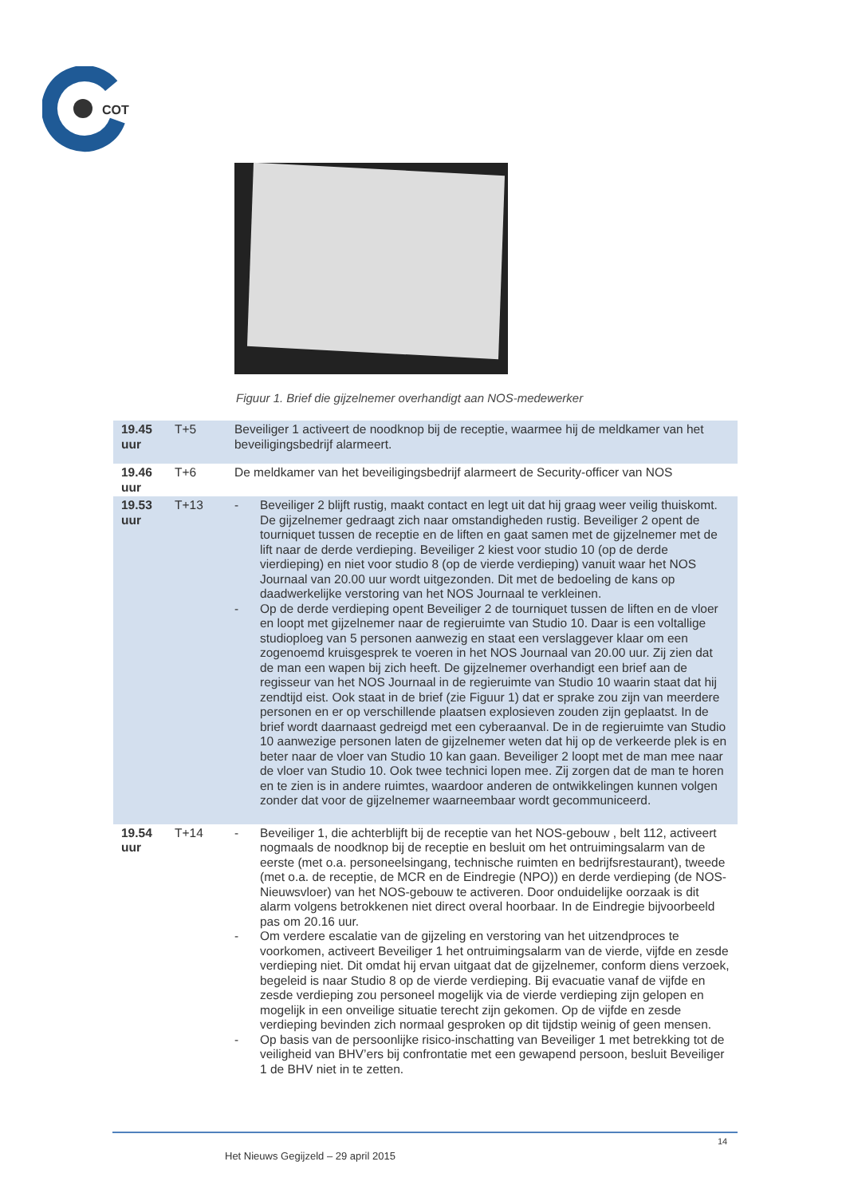COT
Figuur 1. Brief die gijzelnemer overhandigt aan NOS-medewerker
| 19.45 uur | T+5 | Beveiliger 1 activeert de noodknop bij de receptie, waarmee hij de meldkamer van het beveiligingsbedrijf alarmeert. |
| 19.46 uur | T+6 | De meldkamer van het beveiligingsbedrijf alarmeert de Security-officer van NOS |
| 19.53 uur | T+13 | - Beveiliger 2 blijft rustig, maakt contact en legt uit dat hij graag weer veilig thuiskomt. De gijzelnemer gedraagt zich naar omstandigheden rustig. Beveiliger 2 opent de tourniquet tussen de receptie en de liften en gaat samen met de gijzelnemer met de lift naar de derde verdieping. Beveiliger 2 kiest voor studio 10 (op de derde vierdieping) en niet voor studio 8 (op de vierde verdieping) vanuit waar het NOS Journaal van 20.00 uur wordt uitgezonden. Dit met de bedoeling de kans op daadwerkelijke verstoring van het NOS Journaal te verkleinen. - Op de derde verdieping opent Beveiliger 2 de tourniquet tussen de liften en de vloer en loopt met gijzelnemer naar de regieruimte van Studio 10. Daar is een voltallige studioploeg van 5 personen aanwezig en staat een verslaggever klaar om een zogenoemd kruisgesprek te voeren in het NOS Journaal van 20.00 uur. Zij zien dat de man een wapen bij zich heeft. De gijzelnemer overhandigt een brief aan de regisseur van het NOS Journaal in de regieruimte van Studio 10 waarin staat dat hij zendtijd eist. Ook staat in de brief (zie Figuur 1) dat er sprake zou zijn van meerdere personen en er op verschillende plaatsen explosieven zouden zijn geplaatst. In de brief wordt daarnaast gedreigd met een cyberaanval. De in de regieruimte van Studio 10 aanwezige personen laten de gijzelnemer weten dat hij op de verkeerde plek is en beter naar de vloer van Studio 10 kan gaan. Beveiliger 2 loopt met de man mee naar de vloer van Studio 10. Ook twee technici lopen mee. Zij zorgen dat de man te horen en te zien is in andere ruimtes, waardoor anderen de ontwikkelingen kunnen volgen zonder dat voor de gijzelnemer waarneembaar wordt gecommuniceerd. |
| 19.54 uur | T+14 | - Beveiliger 1, die achterblijft bij de receptie van het NOS-gebouw , belt 112, activeert nogmaals de noodknop bij de receptie en besluit om het ontruimingsalarm van de eerste (met o.a. personeelsingang, technische ruimten en bedrijfsrestaurant), tweede (met o.a. de receptie, de MCR en de Eindregie (NPO)) en derde verdieping (de NOS-Nieuwsvloer) van het NOS-gebouw te activeren. Door onduidelijke oorzaak is dit alarm volgens betrokkenen niet direct overal hoorbaar. In de Eindregie bijvoorbeeld pas om 20.16 uur. - Om verdere escalatie van de gijzeling en verstoring van het uitzendproces te voorkomen, activeert Beveiliger 1 het ontruimingsalarm van de vierde, vijfde en zesde verdieping niet. Dit omdat hij ervan uitgaat dat de gijzelnemer, conform diens verzoek, begeleid is naar Studio 8 op de vierde verdieping. Bij evacuatie vanaf de vijfde en zesde verdieping zou personeel mogelijk via de vierde verdieping zijn gelopen en mogelijk in een onveilige situatie terecht zijn gekomen. Op de vijfde en zesde verdieping bevinden zich normaal gesproken op dit tijdstip weinig of geen mensen. - Op basis van de persoonlijke risico-inschatting van Beveiliger 1 met betrekking tot de veiligheid van BHV’ers bij confrontatie met een gewapend persoon, besluit Beveiliger 1 de BHV niet in te zetten. |
14
Het Nieuws Gegijzeld – 29 april 2015